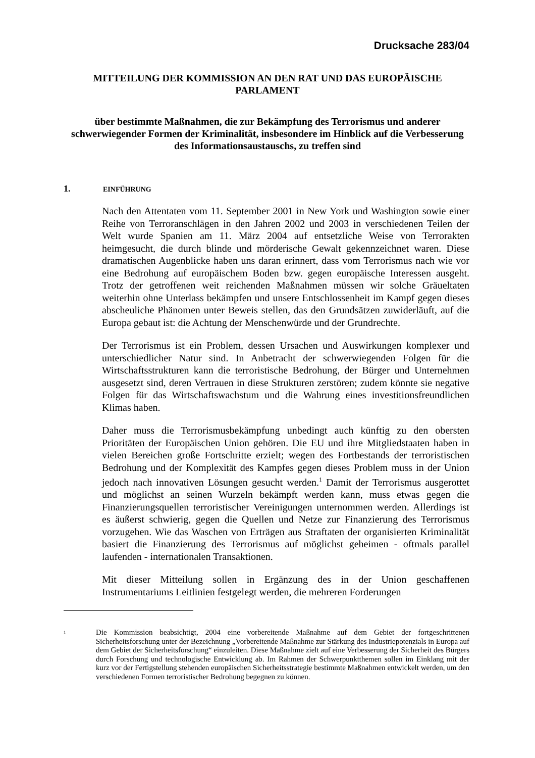Drucksache 283/04
MITTEILUNG DER KOMMISSION AN DEN RAT UND DAS EUROPÄISCHE PARLAMENT
über bestimmte Maßnahmen, die zur Bekämpfung des Terrorismus und anderer schwerwiegender Formen der Kriminalität, insbesondere im Hinblick auf die Verbesserung des Informationsaustauschs, zu treffen sind
1. EINFÜHRUNG
Nach den Attentaten vom 11. September 2001 in New York und Washington sowie einer Reihe von Terroranschlägen in den Jahren 2002 und 2003 in verschiedenen Teilen der Welt wurde Spanien am 11. März 2004 auf entsetzliche Weise von Terrorakten heimgesucht, die durch blinde und mörderische Gewalt gekennzeichnet waren. Diese dramatischen Augenblicke haben uns daran erinnert, dass vom Terrorismus nach wie vor eine Bedrohung auf europäischem Boden bzw. gegen europäische Interessen ausgeht. Trotz der getroffenen weit reichenden Maßnahmen müssen wir solche Gräueltaten weiterhin ohne Unterlass bekämpfen und unsere Entschlossenheit im Kampf gegen dieses abscheuliche Phänomen unter Beweis stellen, das den Grundsätzen zuwiderläuft, auf die Europa gebaut ist: die Achtung der Menschenwürde und der Grundrechte.
Der Terrorismus ist ein Problem, dessen Ursachen und Auswirkungen komplexer und unterschiedlicher Natur sind. In Anbetracht der schwerwiegenden Folgen für die Wirtschaftsstrukturen kann die terroristische Bedrohung, der Bürger und Unternehmen ausgesetzt sind, deren Vertrauen in diese Strukturen zerstören; zudem könnte sie negative Folgen für das Wirtschaftswachstum und die Wahrung eines investitionsfreundlichen Klimas haben.
Daher muss die Terrorismusbekämpfung unbedingt auch künftig zu den obersten Prioritäten der Europäischen Union gehören. Die EU und ihre Mitgliedstaaten haben in vielen Bereichen große Fortschritte erzielt; wegen des Fortbestands der terroristischen Bedrohung und der Komplexität des Kampfes gegen dieses Problem muss in der Union jedoch nach innovativen Lösungen gesucht werden.<sup>1</sup> Damit der Terrorismus ausgerottet und möglichst an seinen Wurzeln bekämpft werden kann, muss etwas gegen die Finanzierungsquellen terroristischer Vereinigungen unternommen werden. Allerdings ist es äußerst schwierig, gegen die Quellen und Netze zur Finanzierung des Terrorismus vorzugehen. Wie das Waschen von Erträgen aus Straftaten der organisierten Kriminalität basiert die Finanzierung des Terrorismus auf möglichst geheimen - oftmals parallel laufenden - internationalen Transaktionen.
Mit dieser Mitteilung sollen in Ergänzung des in der Union geschaffenen Instrumentariums Leitlinien festgelegt werden, die mehreren Forderungen
<sup>1</sup>
Die Kommission beabsichtigt, 2004 eine vorbereitende Maßnahme auf dem Gebiet der fortgeschrittenen Sicherheitsforschung unter der Bezeichnung „Vorbereitende Maßnahme zur Stärkung des Industriepotenzials in Europa auf dem Gebiet der Sicherheitsforschung“ einzuleiten. Diese Maßnahme zielt auf eine Verbesserung der Sicherheit des Bürgers durch Forschung und technologische Entwicklung ab. Im Rahmen der Schwerpunktthemen sollen im Einklang mit der kurz vor der Fertigstellung stehenden europäischen Sicherheitsstrategie bestimmte Maßnahmen entwickelt werden, um den verschiedenen Formen terroristischer Bedrohung begegnen zu können.